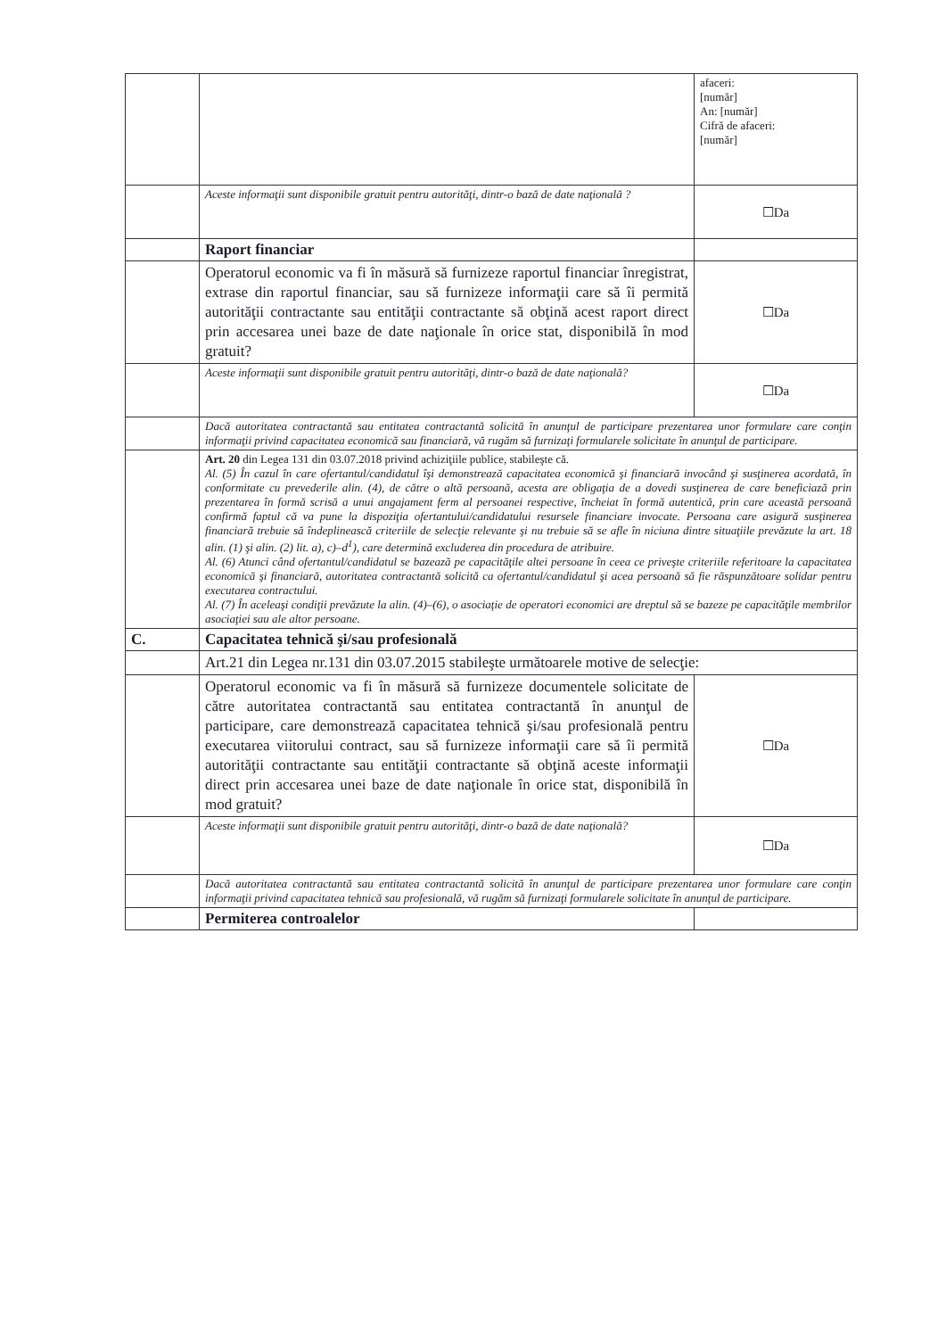| | | afaceri: [număr] An: [număr] Cifră de afaceri: [număr] |
| | Aceste informaţii sunt disponibile gratuit pentru autorităţi, dintr-o bază de date naţională ? | ☐Da |
| | Raport financiar | |
| | Operatorul economic va fi în măsură să furnizeze raportul financiar înregistrat, extrase din raportul financiar, sau să furnizeze informaţii care să îi permită autorităţii contractante sau entităţii contractante să obţină acest raport direct prin accesarea unei baze de date naţionale în orice stat, disponibilă în mod gratuit? | ☐Da |
| | Aceste informaţii sunt disponibile gratuit pentru autorităţi, dintr-o bază de date naţională? | ☐Da |
| | Dacă autoritatea contractantă sau entitatea contractantă solicită în anunţul de participare prezentarea unor formulare care conţin informaţii privind capacitatea economică sau financiară, vă rugăm să furnizaţi formularele solicitate în anunţul de participare. | |
| | Art. 20 din Legea 131 din 03.07.2018 privind achiziţiile publice, stabileşte că. Al. (5) În cazul în care ofertantul/candidatul îşi demonstrează capacitatea economică şi financiară invocând şi susţinerea acordată, în conformitate cu prevederile alin. (4), de către o altă persoană, acesta are obligaţia de a dovedi susţinerea de care beneficiază prin prezentarea în formă scrisă a unui angajament ferm al persoanei respective, încheiat în formă autentică, prin care această persoană confirmă faptul că va pune la dispoziţia ofertantului/candidatului resursele financiare invocate. Persoana care asigură susţinerea financiară trebuie să îndeplinească criteriile de selecţie relevante şi nu trebuie să se afle în niciuna dintre situaţiile prevăzute la art. 18 alin. (1) şi alin. (2) lit. a), c)–d<sup>1</sup>), care determină excluderea din procedura de atribuire. Al. (6) Atunci când ofertantul/candidatul se bazează pe capacităţile altei persoane în ceea ce priveşte criteriile referitoare la capacitatea economică şi financiară, autoritatea contractantă solicită ca ofertantul/candidatul şi acea persoană să fie răspunzătoare solidar pentru executarea contractului. Al. (7) În aceleaşi condiţii prevăzute la alin. (4)–(6), o asociaţie de operatori economici are dreptul să se bazeze pe capacităţile membrilor asociaţiei sau ale altor persoane. | |
| C. | Capacitatea tehnică şi/sau profesională | |
| | Art.21 din Legea nr.131 din 03.07.2015 stabileşte următoarele motive de selecţie: | |
| | Operatorul economic va fi în măsură să furnizeze documentele solicitate de către autoritatea contractantă sau entitatea contractantă în anunţul de participare, care demonstrează capacitatea tehnică şi/sau profesională pentru executarea viitorului contract, sau să furnizeze informaţii care să îi permită autorităţii contractante sau entităţii contractante să obţină aceste informaţii direct prin accesarea unei baze de date naţionale în orice stat, disponibilă în mod gratuit? | ☐Da |
| | Aceste informaţii sunt disponibile gratuit pentru autorităţi, dintr-o bază de date naţională? | ☐Da |
| | Dacă autoritatea contractantă sau entitatea contractantă solicită în anunţul de participare prezentarea unor formulare care conţin informaţii privind capacitatea tehnică sau profesională, vă rugăm să furnizaţi formularele solicitate în anunţul de participare. | |
| | Permiterea controalelor | |